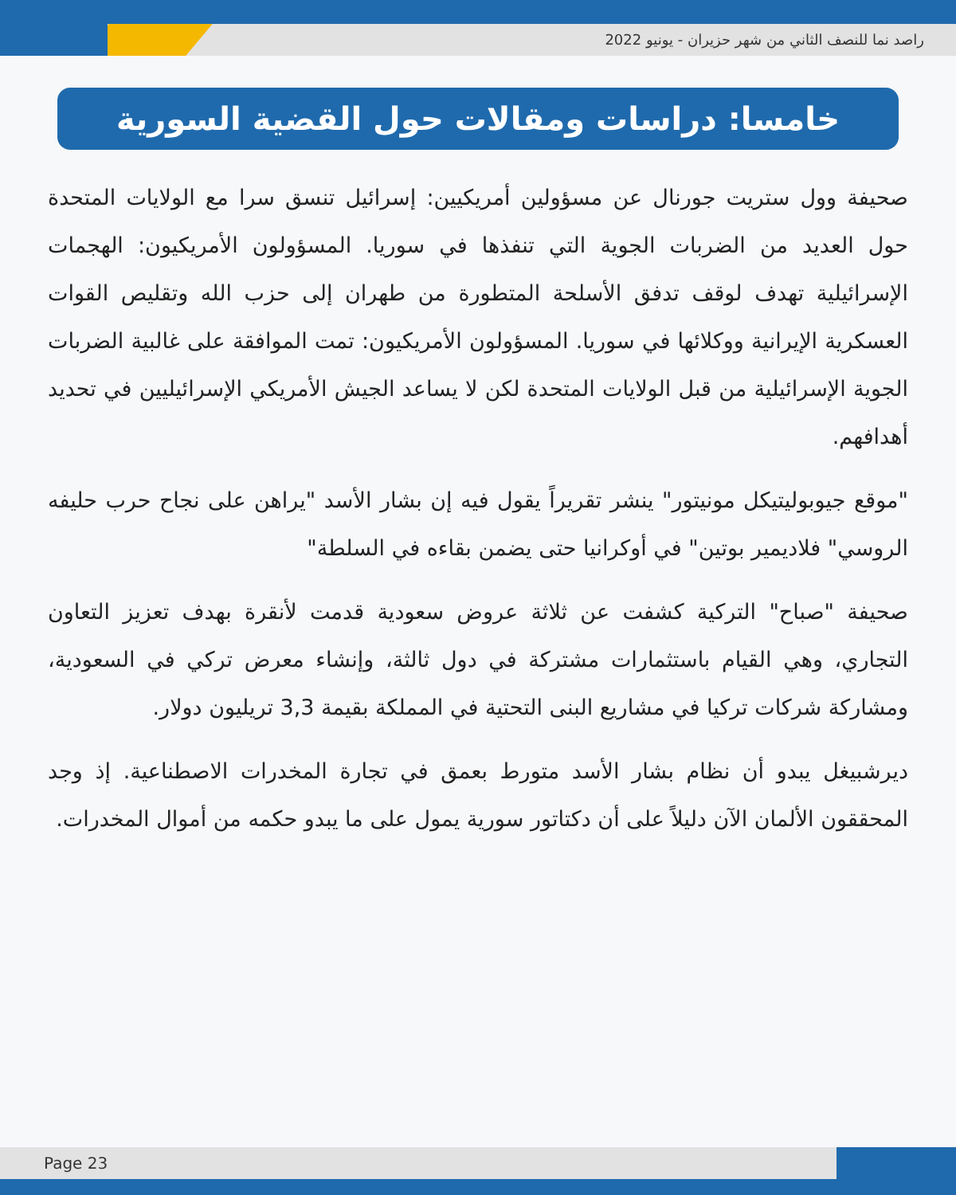راصد نما للنصف الثاني من شهر حزيران - يونيو 2022
خامسا: دراسات ومقالات حول القضية السورية
صحيفة وول ستريت جورنال عن مسؤولين أمريكيين: إسرائيل تنسق سرا مع الولايات المتحدة حول العديد من الضربات الجوية التي تنفذها في سوريا. المسؤولون الأمريكيون: الهجمات الإسرائيلية تهدف لوقف تدفق الأسلحة المتطورة من طهران إلى حزب الله وتقليص القوات العسكرية الإيرانية ووكلائها في سوريا. المسؤولون الأمريكيون: تمت الموافقة على غالبية الضربات الجوية الإسرائيلية من قبل الولايات المتحدة لكن لا يساعد الجيش الأمريكي الإسرائيليين في تحديد أهدافهم.
"موقع جيوبوليتيكل مونيتور" ينشر تقريراً يقول فيه إن بشار الأسد "يراهن على نجاح حرب حليفه الروسي" فلاديمير بوتين" في أوكرانيا حتى يضمن بقاءه في السلطة"
صحيفة "صباح" التركية كشفت عن ثلاثة عروض سعودية قدمت لأنقرة بهدف تعزيز التعاون التجاري، وهي القيام باستثمارات مشتركة في دول ثالثة، وإنشاء معرض تركي في السعودية، ومشاركة شركات تركيا في مشاريع البنى التحتية في المملكة بقيمة 3,3 تريليون دولار.
ديرشبيغل يبدو أن نظام بشار الأسد متورط بعمق في تجارة المخدرات الاصطناعية. إذ وجد المحققون الألمان الآن دليلاً على أن دكتاتور سورية يمول على ما يبدو حكمه من أموال المخدرات.
Page 23